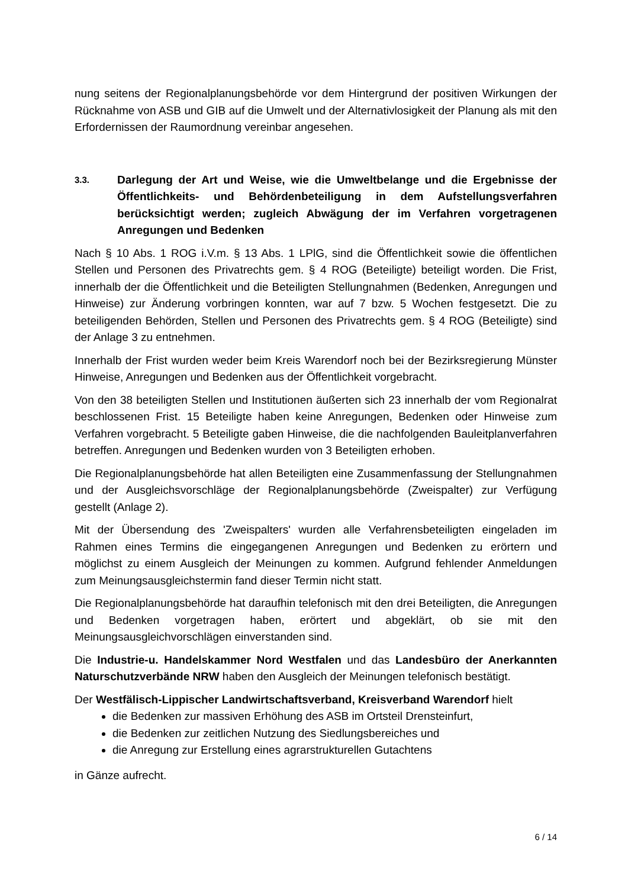nung seitens der Regionalplanungsbehörde vor dem Hintergrund der positiven Wirkungen der Rücknahme von ASB und GIB auf die Umwelt und der Alternativlosigkeit der Planung als mit den Erfordernissen der Raumordnung vereinbar angesehen.
3.3. Darlegung der Art und Weise, wie die Umweltbelange und die Ergebnisse der Öffentlichkeits- und Behördenbeteiligung in dem Aufstellungsverfahren berücksichtigt werden; zugleich Abwägung der im Verfahren vorgetragenen Anregungen und Bedenken
Nach § 10 Abs. 1 ROG i.V.m. § 13 Abs. 1 LPlG, sind die Öffentlichkeit sowie die öffentlichen Stellen und Personen des Privatrechts gem. § 4 ROG (Beteiligte) beteiligt worden. Die Frist, innerhalb der die Öffentlichkeit und die Beteiligten Stellungnahmen (Bedenken, Anregungen und Hinweise) zur Änderung vorbringen konnten, war auf 7 bzw. 5 Wochen festgesetzt. Die zu beteiligenden Behörden, Stellen und Personen des Privatrechts gem. § 4 ROG (Beteiligte) sind der Anlage 3 zu entnehmen.
Innerhalb der Frist wurden weder beim Kreis Warendorf noch bei der Bezirksregierung Münster Hinweise, Anregungen und Bedenken aus der Öffentlichkeit vorgebracht.
Von den 38 beteiligten Stellen und Institutionen äußerten sich 23 innerhalb der vom Regionalrat beschlossenen Frist. 15 Beteiligte haben keine Anregungen, Bedenken oder Hinweise zum Verfahren vorgebracht. 5 Beteiligte gaben Hinweise, die die nachfolgenden Bauleitplanverfahren betreffen. Anregungen und Bedenken wurden von 3 Beteiligten erhoben.
Die Regionalplanungsbehörde hat allen Beteiligten eine Zusammenfassung der Stellungnahmen und der Ausgleichsvorschläge der Regionalplanungsbehörde (Zweispalter) zur Verfügung gestellt (Anlage 2).
Mit der Übersendung des 'Zweispalters' wurden alle Verfahrensbeteiligten eingeladen im Rahmen eines Termins die eingegangenen Anregungen und Bedenken zu erörtern und möglichst zu einem Ausgleich der Meinungen zu kommen. Aufgrund fehlender Anmeldungen zum Meinungsausgleichstermin fand dieser Termin nicht statt.
Die Regionalplanungsbehörde hat daraufhin telefonisch mit den drei Beteiligten, die Anregungen und Bedenken vorgetragen haben, erörtert und abgeklärt, ob sie mit den Meinungsausgleichvorschlägen einverstanden sind.
Die Industrie-u. Handelskammer Nord Westfalen und das Landesbüro der Anerkannten Naturschutzverbände NRW haben den Ausgleich der Meinungen telefonisch bestätigt.
Der Westfälisch-Lippischer Landwirtschaftsverband, Kreisverband Warendorf hielt
die Bedenken zur massiven Erhöhung des ASB im Ortsteil Drensteinfurt,
die Bedenken zur zeitlichen Nutzung des Siedlungsbereiches und
die Anregung zur Erstellung eines agrarstrukturellen Gutachtens
in Gänze aufrecht.
6 / 14